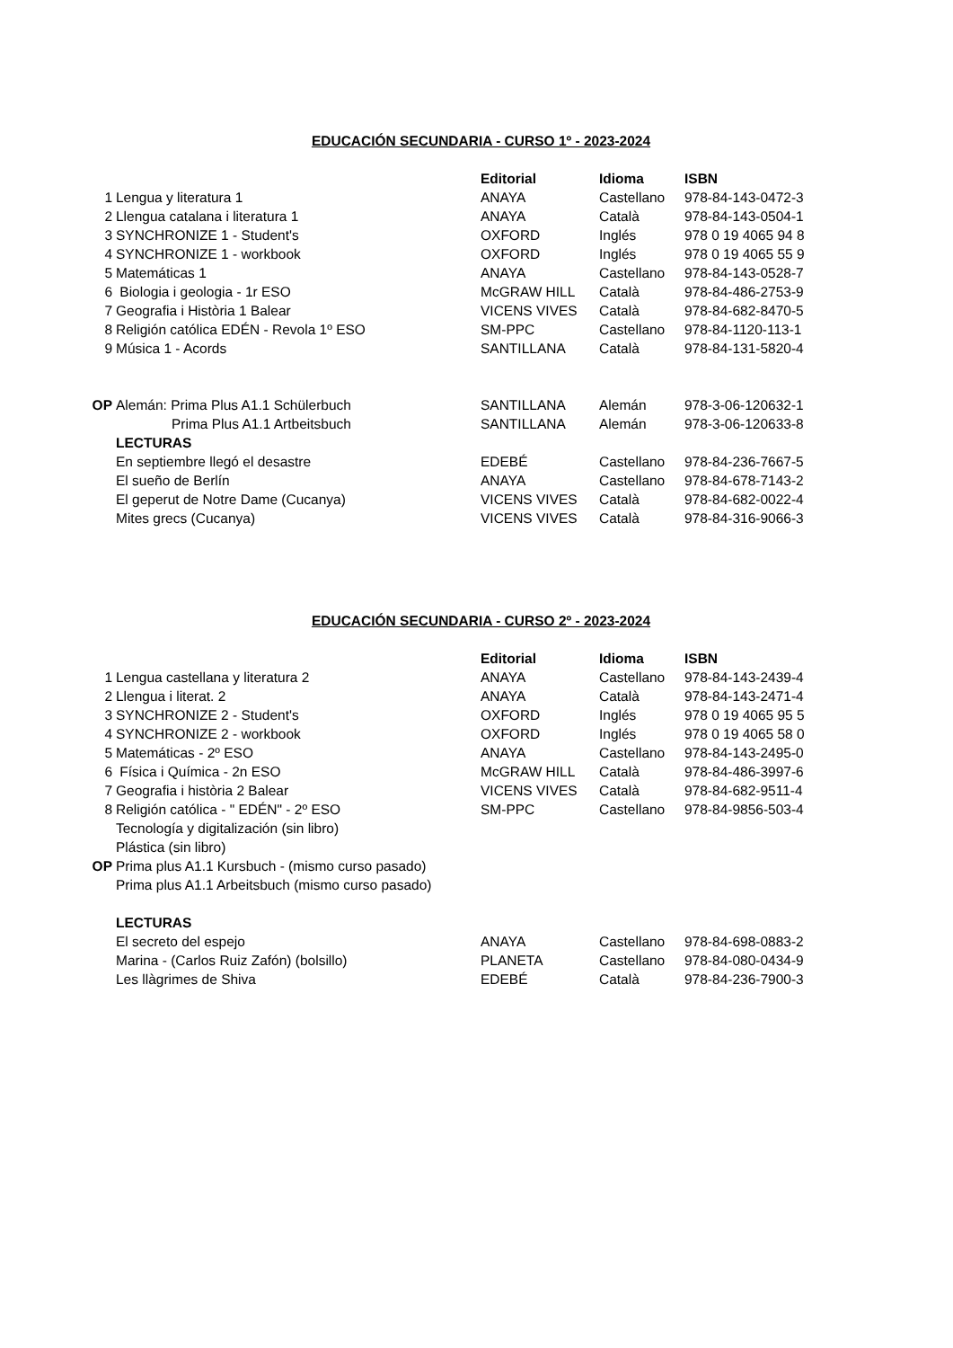EDUCACIÓN SECUNDARIA - CURSO 1º - 2023-2024
| | | Editorial | Idioma | ISBN |
| 1 | Lengua y literatura 1 | ANAYA | Castellano | 978-84-143-0472-3 |
| 2 | Llengua catalana i literatura 1 | ANAYA | Català | 978-84-143-0504-1 |
| 3 | SYNCHRONIZE 1 - Student's | OXFORD | Inglés | 978 0 19 4065 94 8 |
| 4 | SYNCHRONIZE 1 - workbook | OXFORD | Inglés | 978 0 19 4065 55 9 |
| 5 | Matemáticas 1 | ANAYA | Castellano | 978-84-143-0528-7 |
| 6 | Biologia i geologia - 1r ESO | McGRAW HILL | Català | 978-84-486-2753-9 |
| 7 | Geografia i Història 1 Balear | VICENS VIVES | Català | 978-84-682-8470-5 |
| 8 | Religión católica EDÉN - Revola 1º ESO | SM-PPC | Castellano | 978-84-1120-113-1 |
| 9 | Música 1 - Acords | SANTILLANA | Català | 978-84-131-5820-4 |
| OP | Alemán: Prima Plus A1.1 Schülerbuch | SANTILLANA | Alemán | 978-3-06-120632-1 |
| | Prima Plus A1.1 Artbeitsbuch | SANTILLANA | Alemán | 978-3-06-120633-8 |
| | LECTURAS | | | |
| | En septiembre llegó el desastre | EDEBÉ | Castellano | 978-84-236-7667-5 |
| | El sueño de Berlín | ANAYA | Castellano | 978-84-678-7143-2 |
| | El geperut de Notre Dame (Cucanya) | VICENS VIVES | Català | 978-84-682-0022-4 |
| | Mites grecs (Cucanya) | VICENS VIVES | Català | 978-84-316-9066-3 |
EDUCACIÓN SECUNDARIA - CURSO 2º - 2023-2024
| | | Editorial | Idioma | ISBN |
| 1 | Lengua castellana y literatura 2 | ANAYA | Castellano | 978-84-143-2439-4 |
| 2 | Llengua i literat. 2 | ANAYA | Català | 978-84-143-2471-4 |
| 3 | SYNCHRONIZE 2 - Student's | OXFORD | Inglés | 978 0 19 4065 95 5 |
| 4 | SYNCHRONIZE 2 - workbook | OXFORD | Inglés | 978 0 19 4065 58 0 |
| 5 | Matemáticas - 2º ESO | ANAYA | Castellano | 978-84-143-2495-0 |
| 6 | Física i Química - 2n ESO | McGRAW HILL | Català | 978-84-486-3997-6 |
| 7 | Geografia i història 2 Balear | VICENS VIVES | Català | 978-84-682-9511-4 |
| 8 | Religión católica - " EDÉN" - 2º ESO | SM-PPC | Castellano | 978-84-9856-503-4 |
| | Tecnología y digitalización (sin libro) | | | |
| | Plástica (sin libro) | | | |
| OP | Prima plus A1.1 Kursbuch - (mismo curso pasado) | | | |
| | Prima plus A1.1 Arbeitsbuch (mismo curso pasado) | | | |
| | LECTURAS | | | |
| | El secreto del espejo | ANAYA | Castellano | 978-84-698-0883-2 |
| | Marina - (Carlos Ruiz Zafón) (bolsillo) | PLANETA | Castellano | 978-84-080-0434-9 |
| | Les llàgrimes de Shiva | EDEBÉ | Català | 978-84-236-7900-3 |